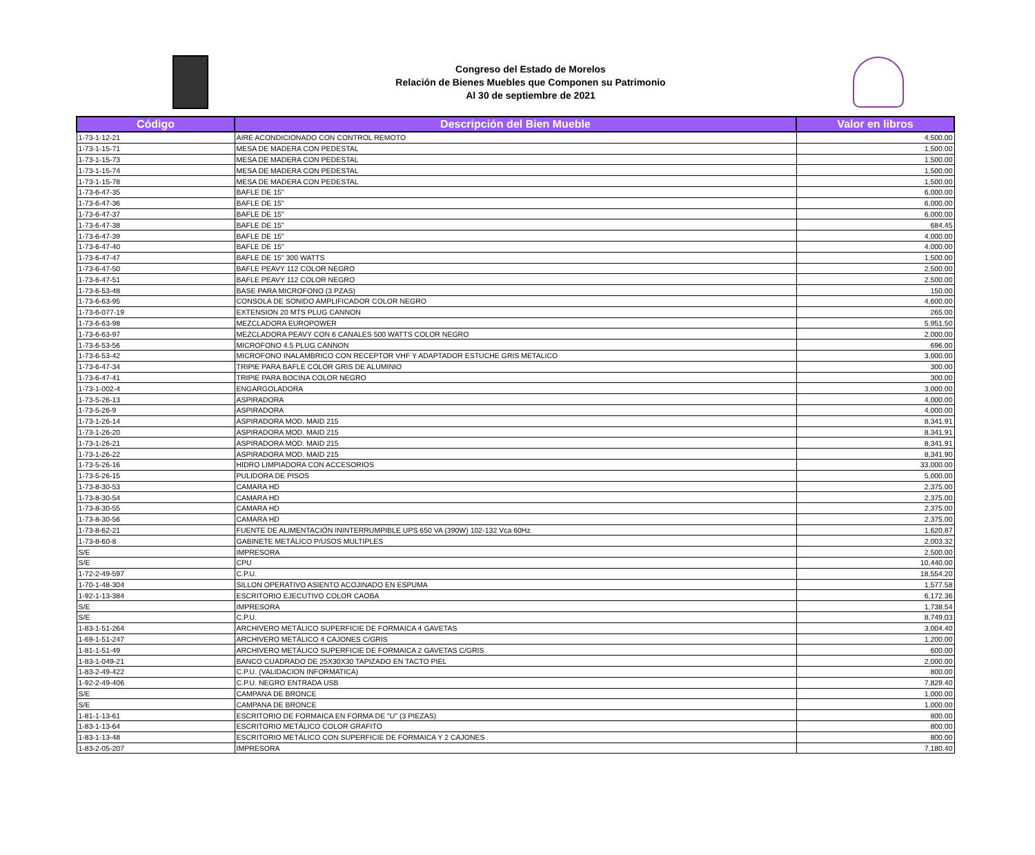Congreso del Estado de Morelos
Relación de Bienes Muebles que Componen su Patrimonio
Al 30 de septiembre de 2021
| Código | Descripción del Bien Mueble | Valor en libros |
| --- | --- | --- |
| 1-73-1-12-21 | AIRE ACONDICIONADO CON CONTROL REMOTO | 4,500.00 |
| 1-73-1-15-71 | MESA DE MADERA CON PEDESTAL | 1,500.00 |
| 1-73-1-15-73 | MESA DE MADERA CON PEDESTAL | 1,500.00 |
| 1-73-1-15-74 | MESA DE MADERA CON PEDESTAL | 1,500.00 |
| 1-73-1-15-78 | MESA DE MADERA CON PEDESTAL | 1,500.00 |
| 1-73-6-47-35 | BAFLE DE 15" | 6,000.00 |
| 1-73-6-47-36 | BAFLE DE 15" | 6,000.00 |
| 1-73-6-47-37 | BAFLE DE 15" | 6,000.00 |
| 1-73-6-47-38 | BAFLE DE 15" | 684.45 |
| 1-73-6-47-39 | BAFLE DE 15" | 4,000.00 |
| 1-73-6-47-40 | BAFLE DE 15" | 4,000.00 |
| 1-73-6-47-47 | BAFLE DE 15" 300 WATTS | 1,500.00 |
| 1-73-6-47-50 | BAFLE PEAVY 112 COLOR NEGRO | 2,500.00 |
| 1-73-6-47-51 | BAFLE PEAVY 112 COLOR NEGRO | 2,500.00 |
| 1-73-6-53-48 | BASE PARA MICROFONO (3 PZAS) | 150.00 |
| 1-73-6-63-95 | CONSOLA DE SONIDO AMPLIFICADOR COLOR NEGRO | 4,600.00 |
| 1-73-6-077-19 | EXTENSION 20 MTS PLUG CANNON | 265.00 |
| 1-73-6-63-98 | MEZCLADORA EUROPOWER | 5,951.50 |
| 1-73-6-63-97 | MEZCLADORA PEAVY CON 6 CANALES 500 WATTS COLOR NEGRO | 2,000.00 |
| 1-73-6-53-56 | MICROFONO 4.5 PLUG CANNON | 696.00 |
| 1-73-6-53-42 | MICROFONO INALAMBRICO CON RECEPTOR VHF Y ADAPTADOR ESTUCHE GRIS METALICO | 3,000.00 |
| 1-73-6-47-34 | TRIPIE PARA BAFLE COLOR GRIS DE ALUMINIO | 300.00 |
| 1-73-6-47-41 | TRIPIE PARA BOCINA COLOR NEGRO | 300.00 |
| 1-73-1-002-4 | ENGARGOLADORA | 3,000.00 |
| 1-73-5-26-13 | ASPIRADORA | 4,000.00 |
| 1-73-5-26-9 | ASPIRADORA | 4,000.00 |
| 1-73-1-26-14 | ASPIRADORA MOD. MAID 215 | 8,341.91 |
| 1-73-1-26-20 | ASPIRADORA MOD. MAID 215 | 8,341.91 |
| 1-73-1-26-21 | ASPIRADORA MOD. MAID 215 | 8,341.91 |
| 1-73-1-26-22 | ASPIRADORA MOD. MAID 215 | 8,341.90 |
| 1-73-5-26-16 | HIDRO LIMPIADORA CON ACCESORIOS | 33,000.00 |
| 1-73-5-26-15 | PULIDORA DE PISOS | 5,000.00 |
| 1-73-8-30-53 | CAMARA HD | 2,375.00 |
| 1-73-8-30-54 | CAMARA HD | 2,375.00 |
| 1-73-8-30-55 | CAMARA HD | 2,375.00 |
| 1-73-8-30-56 | CAMARA HD | 2,375.00 |
| 1-73-8-62-21 | FUENTE DE ALIMENTACIÓN ININTERRUMPIBLE UPS 650 VA (390W) 102-132 Vca 60Hz | 1,620.87 |
| 1-73-8-60-8 | GABINETE METÁLICO P/USOS MULTIPLES | 2,003.32 |
| S/E | IMPRESORA | 2,500.00 |
| S/E | CPU | 10,440.00 |
| 1-72-2-49-597 | C.P.U. | 18,554.20 |
| 1-70-1-48-304 | SILLON OPERATIVO ASIENTO ACOJINADO EN ESPUMA | 1,577.58 |
| 1-92-1-13-384 | ESCRITORIO EJECUTIVO COLOR CAOBA | 6,172.36 |
| S/E | IMPRESORA | 1,738.54 |
| S/E | C.P.U. | 8,749.03 |
| 1-83-1-51-264 | ARCHIVERO METÁLICO SUPERFICIE DE FORMAICA 4 GAVETAS | 3,004.40 |
| 1-69-1-51-247 | ARCHIVERO METÁLICO 4 CAJONES C/GRIS | 1,200.00 |
| 1-81-1-51-49 | ARCHIVERO METÁLICO SUPERFICIE DE FORMAICA 2 GAVETAS C/GRIS | 600.00 |
| 1-83-1-049-21 | BANCO CUADRADO DE 25X30X30 TAPIZADO EN TACTO PIEL | 2,000.00 |
| 1-83-2-49-422 | C.P.U. (VALIDACION INFORMATICA) | 800.00 |
| 1-92-2-49-406 | C.P.U. NEGRO ENTRADA USB | 7,829.40 |
| S/E | CAMPANA DE BRONCE | 1,000.00 |
| S/E | CAMPANA DE BRONCE | 1,000.00 |
| 1-81-1-13-61 | ESCRITORIO DE FORMAICA EN FORMA DE "U" (3 PIEZAS) | 800.00 |
| 1-83-1-13-64 | ESCRITORIO METÁLICO COLOR GRAFITO | 800.00 |
| 1-83-1-13-48 | ESCRITORIO METÁLICO CON SUPERFICIE DE FORMAICA Y 2 CAJONES | 800.00 |
| 1-83-2-05-207 | IMPRESORA | 7,180.40 |